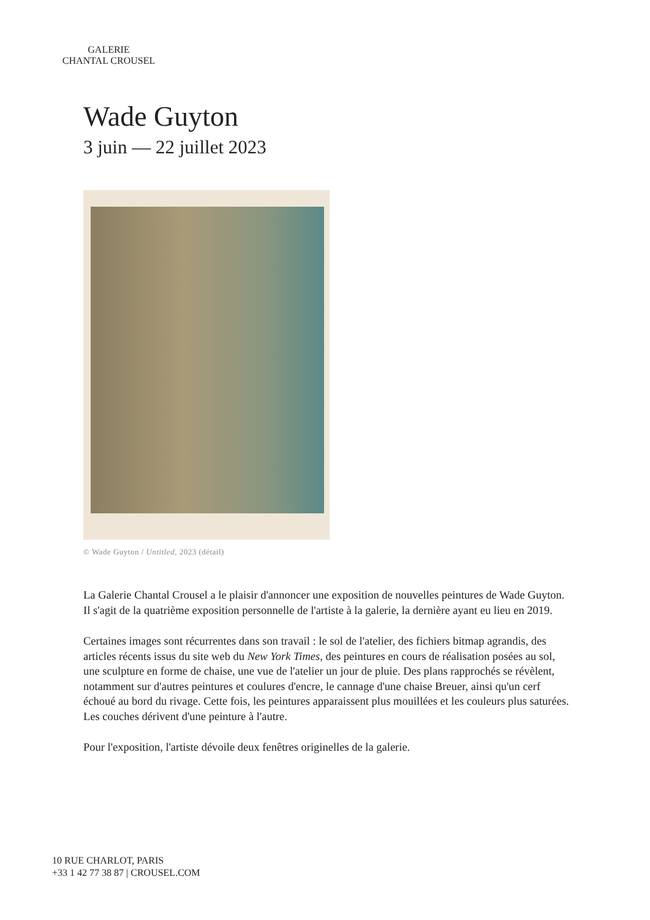GALERIE
CHANTAL CROUSEL
Wade Guyton
3 juin — 22 juillet 2023
© Wade Guyton / Untitled, 2023 (détail)
La Galerie Chantal Crousel a le plaisir d'annoncer une exposition de nouvelles peintures de Wade Guyton. Il s'agit de la quatrième exposition personnelle de l'artiste à la galerie, la dernière ayant eu lieu en 2019.
Certaines images sont récurrentes dans son travail : le sol de l'atelier, des fichiers bitmap agrandis, des articles récents issus du site web du New York Times, des peintures en cours de réalisation posées au sol, une sculpture en forme de chaise, une vue de l'atelier un jour de pluie. Des plans rapprochés se révèlent, notamment sur d'autres peintures et coulures d'encre, le cannage d'une chaise Breuer, ainsi qu'un cerf échoué au bord du rivage. Cette fois, les peintures apparaissent plus mouillées et les couleurs plus saturées. Les couches dérivent d'une peinture à l'autre.
Pour l'exposition, l'artiste dévoile deux fenêtres originelles de la galerie.
10 RUE CHARLOT, PARIS
+33 1 42 77 38 87 | CROUSEL.COM